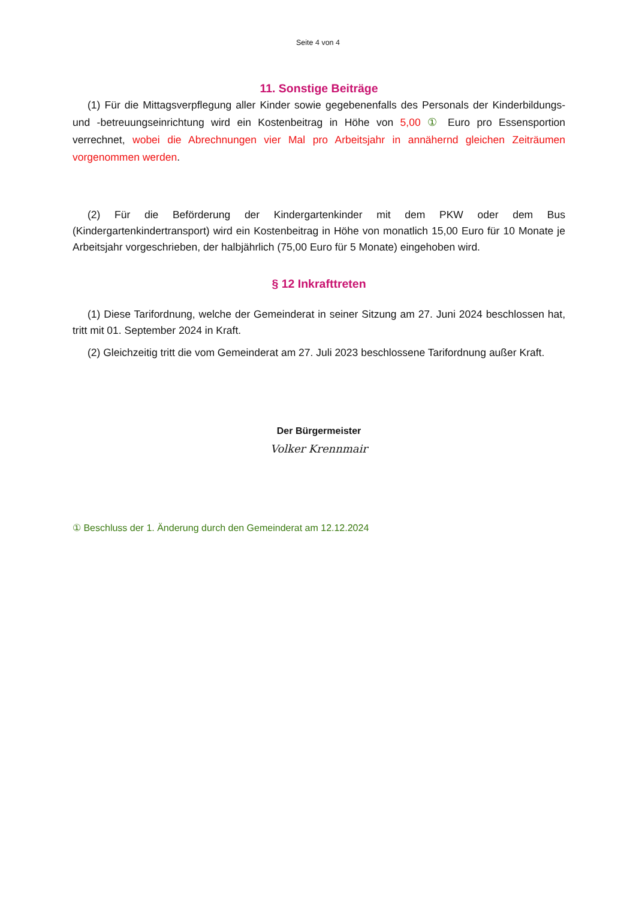Seite 4 von 4
11. Sonstige Beiträge
(1) Für die Mittagsverpflegung aller Kinder sowie gegebenenfalls des Personals der Kinderbildungs- und -betreuungseinrichtung wird ein Kostenbeitrag in Höhe von 5,00 ① Euro pro Essensportion verrechnet, wobei die Abrechnungen vier Mal pro Arbeitsjahr in annähernd gleichen Zeiträumen vorgenommen werden.
(2) Für die Beförderung der Kindergartenkinder mit dem PKW oder dem Bus (Kindergartenkindertransport) wird ein Kostenbeitrag in Höhe von monatlich 15,00 Euro für 10 Monate je Arbeitsjahr vorgeschrieben, der halbjährlich (75,00 Euro für 5 Monate) eingehoben wird.
§ 12 Inkrafttreten
(1) Diese Tarifordnung, welche der Gemeinderat in seiner Sitzung am 27. Juni 2024 beschlossen hat, tritt mit 01. September 2024 in Kraft.
(2) Gleichzeitig tritt die vom Gemeinderat am 27. Juli 2023 beschlossene Tarifordnung außer Kraft.
Der Bürgermeister
Volker Krennmair
① Beschluss der 1. Änderung durch den Gemeinderat am 12.12.2024